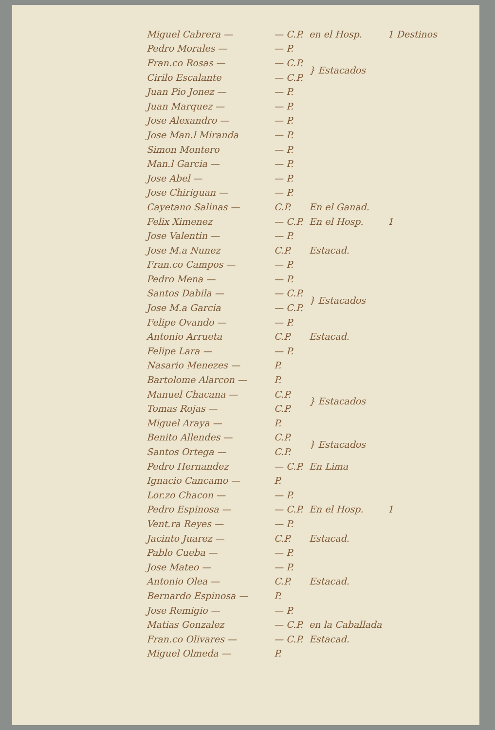| Miguel Cabrera — | — C.P. | en el Hosp. | 1 Destinos |
| Pedro Morales — | — P. | | |
| Fran.co Rosas — | — C.P. | } Estacados | |
| Cirilo Escalante | — C.P. | | |
| Juan Pio Jonez — | — P. | | |
| Juan Marquez — | — P. | | |
| Jose Alexandro — | — P. | | |
| Jose Man.l Miranda | — P. | | |
| Simon Montero | — P. | | |
| Man.l Garcia — | — P. | | |
| Jose Abel — | — P. | | |
| Jose Chiriguan — | — P. | | |
| Cayetano Salinas — | C.P. | En el Ganad. | |
| Felix Ximenez | — C.P. | En el Hosp. | 1 |
| Jose Valentin — | — P. | | |
| Jose M.a Nunez | C.P. | Estacad. | |
| Fran.co Campos — | — P. | | |
| Pedro Mena — | — P. | | |
| Santos Dabila — | — C.P. | } Estacados | |
| Jose M.a Garcia | — C.P. | | |
| Felipe Ovando — | — P. | | |
| Antonio Arrueta | C.P. | Estacad. | |
| Felipe Lara — | — P. | | |
| Nasario Menezes — | P. | | |
| Bartolome Alarcon — | P. | | |
| Manuel Chacana — | C.P. | } Estacados | |
| Tomas Rojas — | C.P. | | |
| Miguel Araya — | P. | | |
| Benito Allendes — | C.P. | } Estacados | |
| Santos Ortega — | C.P. | | |
| Pedro Hernandez | — C.P. | En Lima | |
| Ignacio Cancamo — | P. | | |
| Lor.zo Chacon — | — P. | | |
| Pedro Espinosa — | — C.P. | En el Hosp. | 1 |
| Vent.ra Reyes — | — P. | | |
| Jacinto Juarez — | C.P. | Estacad. | |
| Pablo Cueba — | — P. | | |
| Jose Mateo — | — P. | | |
| Antonio Olea — | C.P. | Estacad. | |
| Bernardo Espinosa — | P. | | |
| Jose Remigio — | — P. | | |
| Matias Gonzalez | — C.P. | en la Caballada | |
| Fran.co Olivares — | — C.P. | Estacad. | |
| Miguel Olmeda — | P. | | |